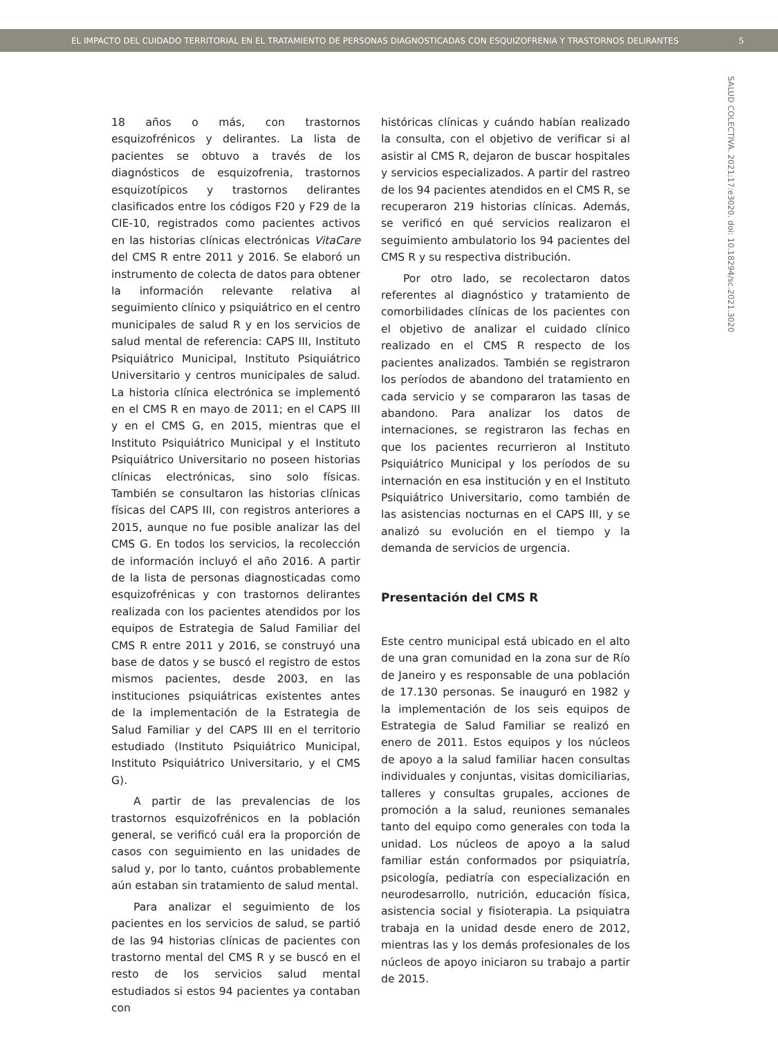EL IMPACTO DEL CUIDADO TERRITORIAL EN EL TRATAMIENTO DE PERSONAS DIAGNOSTICADAS CON ESQUIZOFRENIA Y TRASTORNOS DELIRANTES 5
SALUD COLECTIVA. 2021;17:e3020. doi: 10.18294/sc.2021.3020
18 años o más, con trastornos esquizofrénicos y delirantes. La lista de pacientes se obtuvo a través de los diagnósticos de esquizofrenia, trastornos esquizotípicos y trastornos delirantes clasificados entre los códigos F20 y F29 de la CIE-10, registrados como pacientes activos en las historias clínicas electrónicas VitaCare del CMS R entre 2011 y 2016. Se elaboró un instrumento de colecta de datos para obtener la información relevante relativa al seguimiento clínico y psiquiátrico en el centro municipales de salud R y en los servicios de salud mental de referencia: CAPS III, Instituto Psiquiátrico Municipal, Instituto Psiquiátrico Universitario y centros municipales de salud. La historia clínica electrónica se implementó en el CMS R en mayo de 2011; en el CAPS III y en el CMS G, en 2015, mientras que el Instituto Psiquiátrico Municipal y el Instituto Psiquiátrico Universitario no poseen historias clínicas electrónicas, sino solo físicas. También se consultaron las historias clínicas físicas del CAPS III, con registros anteriores a 2015, aunque no fue posible analizar las del CMS G. En todos los servicios, la recolección de información incluyó el año 2016. A partir de la lista de personas diagnosticadas como esquizofrénicas y con trastornos delirantes realizada con los pacientes atendidos por los equipos de Estrategia de Salud Familiar del CMS R entre 2011 y 2016, se construyó una base de datos y se buscó el registro de estos mismos pacientes, desde 2003, en las instituciones psiquiátricas existentes antes de la implementación de la Estrategia de Salud Familiar y del CAPS III en el territorio estudiado (Instituto Psiquiátrico Municipal, Instituto Psiquiátrico Universitario, y el CMS G).
A partir de las prevalencias de los trastornos esquizofrénicos en la población general, se verificó cuál era la proporción de casos con seguimiento en las unidades de salud y, por lo tanto, cuántos probablemente aún estaban sin tratamiento de salud mental.
Para analizar el seguimiento de los pacientes en los servicios de salud, se partió de las 94 historias clínicas de pacientes con trastorno mental del CMS R y se buscó en el resto de los servicios salud mental estudiados si estos 94 pacientes ya contaban con
históricas clínicas y cuándo habían realizado la consulta, con el objetivo de verificar si al asistir al CMS R, dejaron de buscar hospitales y servicios especializados. A partir del rastreo de los 94 pacientes atendidos en el CMS R, se recuperaron 219 historias clínicas. Además, se verificó en qué servicios realizaron el seguimiento ambulatorio los 94 pacientes del CMS R y su respectiva distribución.
Por otro lado, se recolectaron datos referentes al diagnóstico y tratamiento de comorbilidades clínicas de los pacientes con el objetivo de analizar el cuidado clínico realizado en el CMS R respecto de los pacientes analizados. También se registraron los períodos de abandono del tratamiento en cada servicio y se compararon las tasas de abandono. Para analizar los datos de internaciones, se registraron las fechas en que los pacientes recurrieron al Instituto Psiquiátrico Municipal y los períodos de su internación en esa institución y en el Instituto Psiquiátrico Universitario, como también de las asistencias nocturnas en el CAPS III, y se analizó su evolución en el tiempo y la demanda de servicios de urgencia.
Presentación del CMS R
Este centro municipal está ubicado en el alto de una gran comunidad en la zona sur de Río de Janeiro y es responsable de una población de 17.130 personas. Se inauguró en 1982 y la implementación de los seis equipos de Estrategia de Salud Familiar se realizó en enero de 2011. Estos equipos y los núcleos de apoyo a la salud familiar hacen consultas individuales y conjuntas, visitas domiciliarias, talleres y consultas grupales, acciones de promoción a la salud, reuniones semanales tanto del equipo como generales con toda la unidad. Los núcleos de apoyo a la salud familiar están conformados por psiquiatría, psicología, pediatría con especialización en neurodesarrollo, nutrición, educación física, asistencia social y fisioterapia. La psiquiatra trabaja en la unidad desde enero de 2012, mientras las y los demás profesionales de los núcleos de apoyo iniciaron su trabajo a partir de 2015.